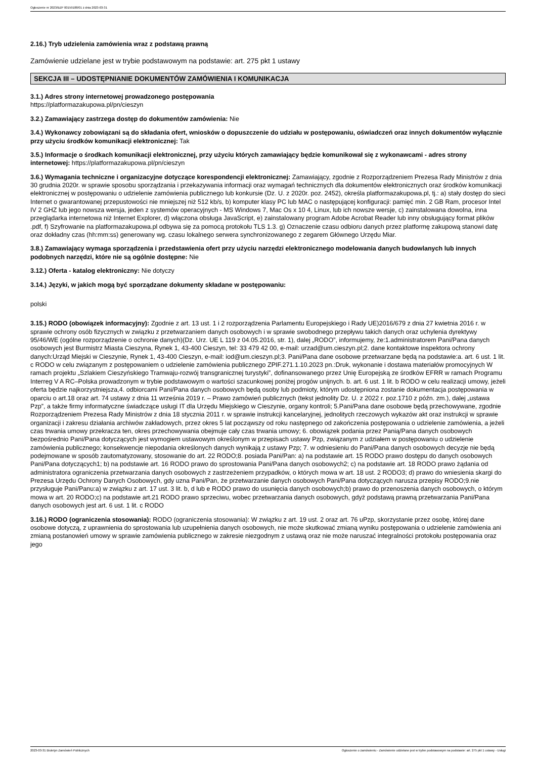Ogłoszenie nr 2023/BZP 00159188/01 z dnia 2023-03-31
2.16.) Tryb udzielenia zamówienia wraz z podstawą prawną
Zamówienie udzielane jest w trybie podstawowym na podstawie: art. 275 pkt 1 ustawy
SEKCJA III – UDOSTĘPNIANIE DOKUMENTÓW ZAMÓWIENIA I KOMUNIKACJA
3.1.) Adres strony internetowej prowadzonego postępowania
https://platformazakupowa.pl/pn/cieszyn
3.2.) Zamawiający zastrzega dostęp do dokumentów zamówienia: Nie
3.4.) Wykonawcy zobowiązani są do składania ofert, wniosków o dopuszczenie do udziału w postępowaniu, oświadczeń oraz innych dokumentów wyłącznie przy użyciu środków komunikacji elektronicznej: Tak
3.5.) Informacje o środkach komunikacji elektronicznej, przy użyciu których zamawiający będzie komunikował się z wykonawcami - adres strony internetowej: https://platformazakupowa.pl/pn/cieszyn
3.6.) Wymagania techniczne i organizacyjne dotyczące korespondencji elektronicznej: Zamawiający, zgodnie z Rozporządzeniem Prezesa Rady Ministrów z dnia 30 grudnia 2020r. w sprawie sposobu sporządzania i przekazywania informacji oraz wymagań technicznych dla dokumentów elektronicznych oraz środków komunikacji elektronicznej w postępowaniu o udzielenie zamówienia publicznego lub konkursie (Dz. U. z 2020r. poz. 2452), określa platformazakupowa.pl, tj.: a) stały dostęp do sieci Internet o gwarantowanej przepustowości nie mniejszej niż 512 kb/s, b) komputer klasy PC lub MAC o następującej konfiguracji: pamięć min. 2 GB Ram, procesor Intel IV 2 GHZ lub jego nowsza wersja, jeden z systemów operacyjnych - MS Windows 7, Mac Os x 10 4, Linux, lub ich nowsze wersje, c) zainstalowana dowolna, inna przeglądarka internetowa niż Internet Explorer, d) włączona obsługa JavaScript, e) zainstalowany program Adobe Acrobat Reader lub inny obsługujący format plików .pdf, f) Szyfrowanie na platformazakupowa.pl odbywa się za pomocą protokołu TLS 1.3. g) Oznaczenie czasu odbioru danych przez platformę zakupową stanowi datę oraz dokładny czas (hh:mm:ss) generowany wg. czasu lokalnego serwera synchronizowanego z zegarem Głównego Urzędu Miar.
3.8.) Zamawiający wymaga sporządzenia i przedstawienia ofert przy użyciu narzędzi elektronicznego modelowania danych budowlanych lub innych podobnych narzędzi, które nie są ogólnie dostępne: Nie
3.12.) Oferta - katalog elektroniczny: Nie dotyczy
3.14.) Języki, w jakich mogą być sporządzane dokumenty składane w postępowaniu:
polski
3.15.) RODO (obowiązek informacyjny): Zgodnie z art. 13 ust. 1 i 2 rozporządzenia Parlamentu Europejskiego i Rady UE)2016/679 z dnia 27 kwietnia 2016 r. w sprawie ochrony osób fizycznych w związku z przetwarzaniem danych osobowych i w sprawie swobodnego przepływu takich danych oraz uchylenia dyrektywy 95/46/WE (ogólne rozporządzenie o ochronie danych)(Dz. Urz. UE L 119 z 04.05.2016, str. 1), dalej „RODO”, informujemy, że:1.administratorem Pani/Pana danych osobowych jest Burmistrz Miasta Cieszyna, Rynek 1, 43-400 Cieszyn, tel: 33 479 42 00, e-mail: urzad@um.cieszyn.pl;2. dane kontaktowe inspektora ochrony danych:Urząd Miejski w Cieszynie, Rynek 1, 43-400 Cieszyn, e-mail: iod@um.cieszyn.pl;3. Pani/Pana dane osobowe przetwarzane będą na podstawie:a. art. 6 ust. 1 lit. c RODO w celu związanym z postępowaniem o udzielenie zamówienia publicznego ZPIF.271.1.10.2023 pn.:Druk, wykonanie i dostawa materiałów promocyjnych W ramach projektu „Szlakiem Cieszyńskiego Tramwaju-rozwój transgranicznej turystyki”, dofinansowanego przez Unię Europejską ze środków EFRR w ramach Programu Interreg V A RC–Polska prowadzonym w trybie podstawowym o wartości szacunkowej poniżej progów unijnych. b. art. 6 ust. 1 lit. b RODO w celu realizacji umowy, jeżeli oferta będzie najkorzystniejsza,4. odbiorcami Pani/Pana danych osobowych będą osoby lub podmioty, którym udostępniona zostanie dokumentacja postępowania w oparciu o art.18 oraz art. 74 ustawy z dnia 11 września 2019 r. – Prawo zamówień publicznych (tekst jednolity Dz. U. z 2022 r. poz.1710 z późn. zm.), dalej „ustawa Pzp”, a także firmy informatyczne świadczące usługi IT dla Urzędu Miejskiego w Cieszynie, organy kontroli; 5.Pani/Pana dane osobowe będą przechowywane, zgodnie Rozporządzeniem Prezesa Rady Ministrów z dnia 18 stycznia 2011 r. w sprawie instrukcji kancelaryjnej, jednolitych rzeczowych wykazów akt oraz instrukcji w sprawie organizacji i zakresu działania archiwów zakładowych, przez okres 5 lat począwszy od roku następnego od zakończenia postępowania o udzielenie zamówienia, a jeżeli czas trwania umowy przekracza ten, okres przechowywania obejmuje cały czas trwania umowy; 6. obowiązek podania przez Panią/Pana danych osobowych bezpośrednio Pani/Pana dotyczących jest wymogiem ustawowym określonym w przepisach ustawy Pzp, związanym z udziałem w postępowaniu o udzielenie zamówienia publicznego; konsekwencje niepodania określonych danych wynikają z ustawy Pzp; 7. w odniesieniu do Pani/Pana danych osobowych decyzje nie będą podejmowane w sposób zautomatyzowany, stosowanie do art. 22 RODO;8. posiada Pani/Pan: a) na podstawie art. 15 RODO prawo dostępu do danych osobowych Pani/Pana dotyczących1; b) na podstawie art. 16 RODO prawo do sprostowania Pani/Pana danych osobowych2; c) na podstawie art. 18 RODO prawo żądania od administratora ograniczenia przetwarzania danych osobowych z zastrzeżeniem przypadków, o których mowa w art. 18 ust. 2 RODO3; d) prawo do wniesienia skargi do Prezesa Urzędu Ochrony Danych Osobowych, gdy uzna Pani/Pan, że przetwarzanie danych osobowych Pani/Pana dotyczących narusza przepisy RODO;9.nie przysługuje Pani/Panu:a) w związku z art. 17 ust. 3 lit. b, d lub e RODO prawo do usunięcia danych osobowych;b) prawo do przenoszenia danych osobowych, o którym mowa w art. 20 RODO;c) na podstawie art.21 RODO prawo sprzeciwu, wobec przetwarzania danych osobowych, gdyż podstawą prawną przetwarzania Pani/Pana danych osobowych jest art. 6 ust. 1 lit. c RODO
3.16.) RODO (ograniczenia stosowania): RODO (ograniczenia stosowania): W związku z art. 19 ust. 2 oraz art. 76 uPzp, skorzystanie przez osobę, której dane osobowe dotyczą, z uprawnienia do sprostowania lub uzupełnienia danych osobowych, nie może skutkować zmianą wyniku postępowania o udzielenie zamówienia ani zmianą postanowień umowy w sprawie zamówienia publicznego w zakresie niezgodnym z ustawą oraz nie może naruszać integralności protokołu postępowania oraz jego
2023-03-31 Biuletyn Zamówień Publicznych Ogłoszenie o zamówieniu - Zamówienie udzielane jest w trybie podstawowym na podstawie: art. 275 pkt 1 ustawy - Usługi